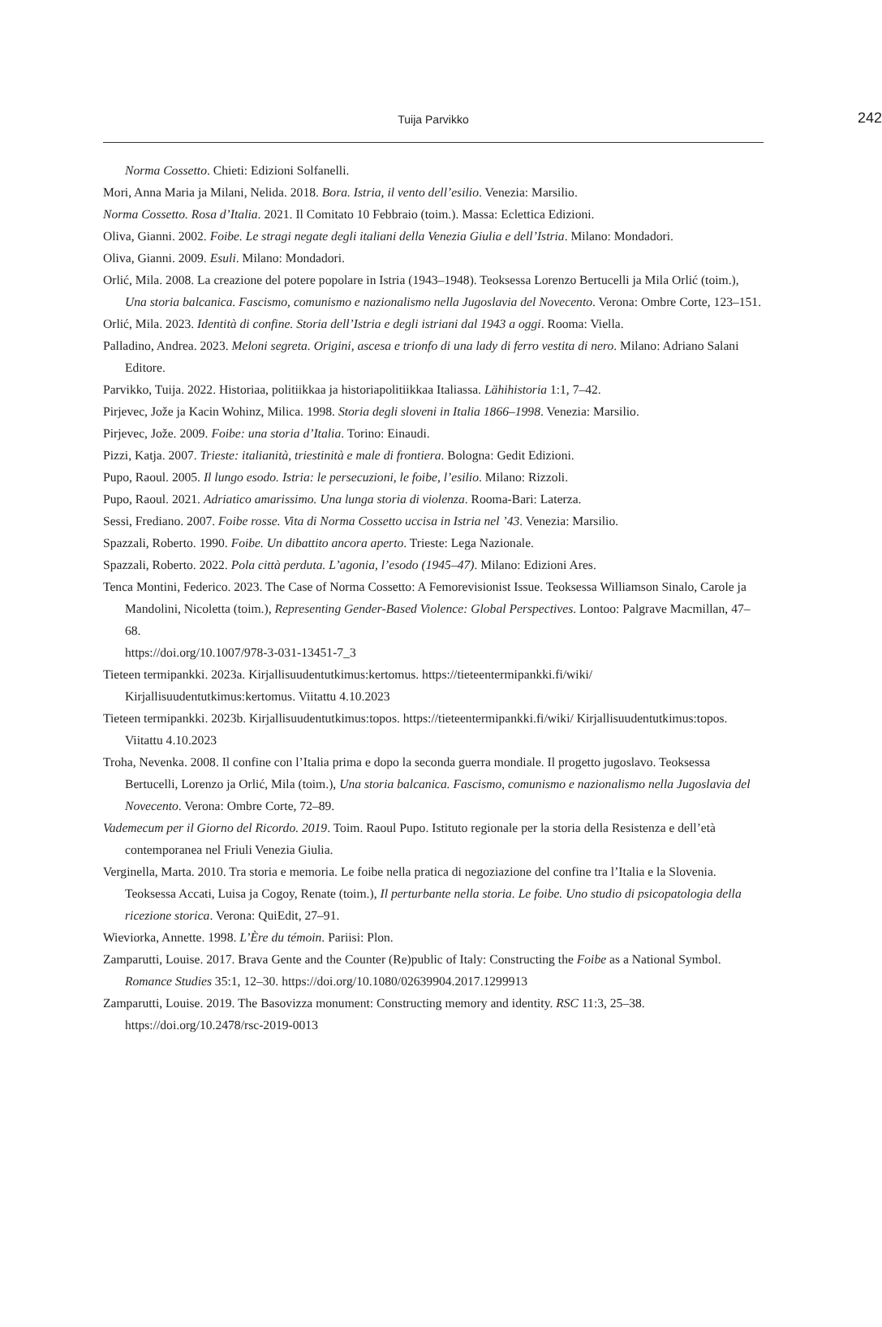Tuija Parvikko
242
Norma Cossetto. Chieti: Edizioni Solfanelli.
Mori, Anna Maria ja Milani, Nelida. 2018. Bora. Istria, il vento dell’esilio. Venezia: Marsilio.
Norma Cossetto. Rosa d’Italia. 2021. Il Comitato 10 Febbraio (toim.). Massa: Eclettica Edizioni.
Oliva, Gianni. 2002. Foibe. Le stragi negate degli italiani della Venezia Giulia e dell’Istria. Milano: Mondadori.
Oliva, Gianni. 2009. Esuli. Milano: Mondadori.
Orlić, Mila. 2008. La creazione del potere popolare in Istria (1943–1948). Teoksessa Lorenzo Bertucelli ja Mila Orlić (toim.), Una storia balcanica. Fascismo, comunismo e nazionalismo nella Jugoslavia del Novecento. Verona: Ombre Corte, 123–151.
Orlić, Mila. 2023. Identità di confine. Storia dell’Istria e degli istriani dal 1943 a oggi. Rooma: Viella.
Palladino, Andrea. 2023. Meloni segreta. Origini, ascesa e trionfo di una lady di ferro vestita di nero. Milano: Adriano Salani Editore.
Parvikko, Tuija. 2022. Historiaa, politiikkaa ja historiapolitiikkaa Italiassa. Lähihistoria 1:1, 7–42.
Pirjevec, Jože ja Kacin Wohinz, Milica. 1998. Storia degli sloveni in Italia 1866–1998. Venezia: Marsilio.
Pirjevec, Jože. 2009. Foibe: una storia d’Italia. Torino: Einaudi.
Pizzi, Katja. 2007. Trieste: italianità, triestinità e male di frontiera. Bologna: Gedit Edizioni.
Pupo, Raoul. 2005. Il lungo esodo. Istria: le persecuzioni, le foibe, l’esilio. Milano: Rizzoli.
Pupo, Raoul. 2021. Adriatico amarissimo. Una lunga storia di violenza. Rooma-Bari: Laterza.
Sessi, Frediano. 2007. Foibe rosse. Vita di Norma Cossetto uccisa in Istria nel ’43. Venezia: Marsilio.
Spazzali, Roberto. 1990. Foibe. Un dibattito ancora aperto. Trieste: Lega Nazionale.
Spazzali, Roberto. 2022. Pola città perduta. L’agonia, l’esodo (1945–47). Milano: Edizioni Ares.
Tenca Montini, Federico. 2023. The Case of Norma Cossetto: A Femorevisionist Issue. Teoksessa Williamson Sinalo, Carole ja Mandolini, Nicoletta (toim.), Representing Gender-Based Violence: Global Perspectives. Lontoo: Palgrave Macmillan, 47–68.
https://doi.org/10.1007/978-3-031-13451-7_3
Tieteen termipankki. 2023a. Kirjallisuudentutkimus:kertomus. https://tieteentermipankki.fi/wiki/ Kirjallisuudentutkimus:kertomus. Viitattu 4.10.2023
Tieteen termipankki. 2023b. Kirjallisuudentutkimus:topos. https://tieteentermipankki.fi/wiki/ Kirjallisuudentutkimus:topos. Viitattu 4.10.2023
Troha, Nevenka. 2008. Il confine con l’Italia prima e dopo la seconda guerra mondiale. Il progetto jugoslavo. Teoksessa Bertucelli, Lorenzo ja Orlić, Mila (toim.), Una storia balcanica. Fascismo, comunismo e nazionalismo nella Jugoslavia del Novecento. Verona: Ombre Corte, 72–89.
Vademecum per il Giorno del Ricordo. 2019. Toim. Raoul Pupo. Istituto regionale per la storia della Resistenza e dell’età contemporanea nel Friuli Venezia Giulia.
Verginella, Marta. 2010. Tra storia e memoria. Le foibe nella pratica di negoziazione del confine tra l’Italia e la Slovenia. Teoksessa Accati, Luisa ja Cogoy, Renate (toim.), Il perturbante nella storia. Le foibe. Uno studio di psicopatologia della ricezione storica. Verona: QuiEdit, 27–91.
Wieviorka, Annette. 1998. L’Ère du témoin. Pariisi: Plon.
Zamparutti, Louise. 2017. Brava Gente and the Counter (Re)public of Italy: Constructing the Foibe as a National Symbol. Romance Studies 35:1, 12–30. https://doi.org/10.1080/02639904.2017.1299913
Zamparutti, Louise. 2019. The Basovizza monument: Constructing memory and identity. RSC 11:3, 25–38. https://doi.org/10.2478/rsc-2019-0013